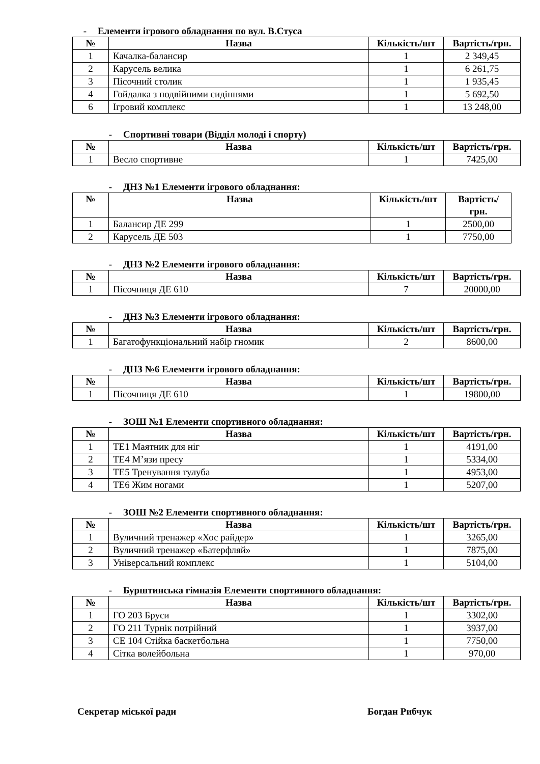- Елементи ігрового обладнання по вул. В.Стуса
| № | Назва | Кількість/шт | Вартість/грн. |
| --- | --- | --- | --- |
| 1 | Качалка-балансир | 1 | 2 349,45 |
| 2 | Карусель велика | 1 | 6 261,75 |
| 3 | Пісочний столик | 1 | 1 935,45 |
| 4 | Гойдалка з подвійними сидіннями | 1 | 5 692,50 |
| 6 | Ігровий комплекс | 1 | 13 248,00 |
- Спортивні товари (Відділ молоді і спорту)
| № | Назва | Кількість/шт | Вартість/грн. |
| --- | --- | --- | --- |
| 1 | Весло спортивне | 1 | 7425,00 |
- ДНЗ №1 Елементи ігрового обладнання:
| № | Назва | Кількість/шт | Вартість/ грн. |
| --- | --- | --- | --- |
| 1 | Балансир ДЕ 299 | 1 | 2500,00 |
| 2 | Карусель ДЕ 503 | 1 | 7750,00 |
- ДНЗ №2 Елементи ігрового обладнання:
| № | Назва | Кількість/шт | Вартість/грн. |
| --- | --- | --- | --- |
| 1 | Пісочниця ДЕ 610 | 7 | 20000,00 |
- ДНЗ №3 Елементи ігрового обладнання:
| № | Назва | Кількість/шт | Вартість/грн. |
| --- | --- | --- | --- |
| 1 | Багатофункціональний набір гномик | 2 | 8600,00 |
- ДНЗ №6 Елементи ігрового обладнання:
| № | Назва | Кількість/шт | Вартість/грн. |
| --- | --- | --- | --- |
| 1 | Пісочниця ДЕ 610 | 1 | 19800,00 |
- ЗОШ №1 Елементи спортивного обладнання:
| № | Назва | Кількість/шт | Вартість/грн. |
| --- | --- | --- | --- |
| 1 | ТЕ1 Маятник для ніг | 1 | 4191,00 |
| 2 | ТЕ4 М’язи пресу | 1 | 5334,00 |
| 3 | ТЕ5 Тренування тулуба | 1 | 4953,00 |
| 4 | ТЕ6 Жим ногами | 1 | 5207,00 |
- ЗОШ №2 Елементи спортивного обладнання:
| № | Назва | Кількість/шт | Вартість/грн. |
| --- | --- | --- | --- |
| 1 | Вуличний тренажер «Хос райдер» | 1 | 3265,00 |
| 2 | Вуличний тренажер «Батерфляй» | 1 | 7875,00 |
| 3 | Універсальний комплекс | 1 | 5104,00 |
- Бурштинська гімназія Елементи спортивного обладнання:
| № | Назва | Кількість/шт | Вартість/грн. |
| --- | --- | --- | --- |
| 1 | ГО 203 Бруси | 1 | 3302,00 |
| 2 | ГО 211 Турнік потрійний | 1 | 3937,00 |
| 3 | СЕ 104 Стійка баскетбольна | 1 | 7750,00 |
| 4 | Сітка волейбольна | 1 | 970,00 |
Секретар міської ради Богдан Рибчук